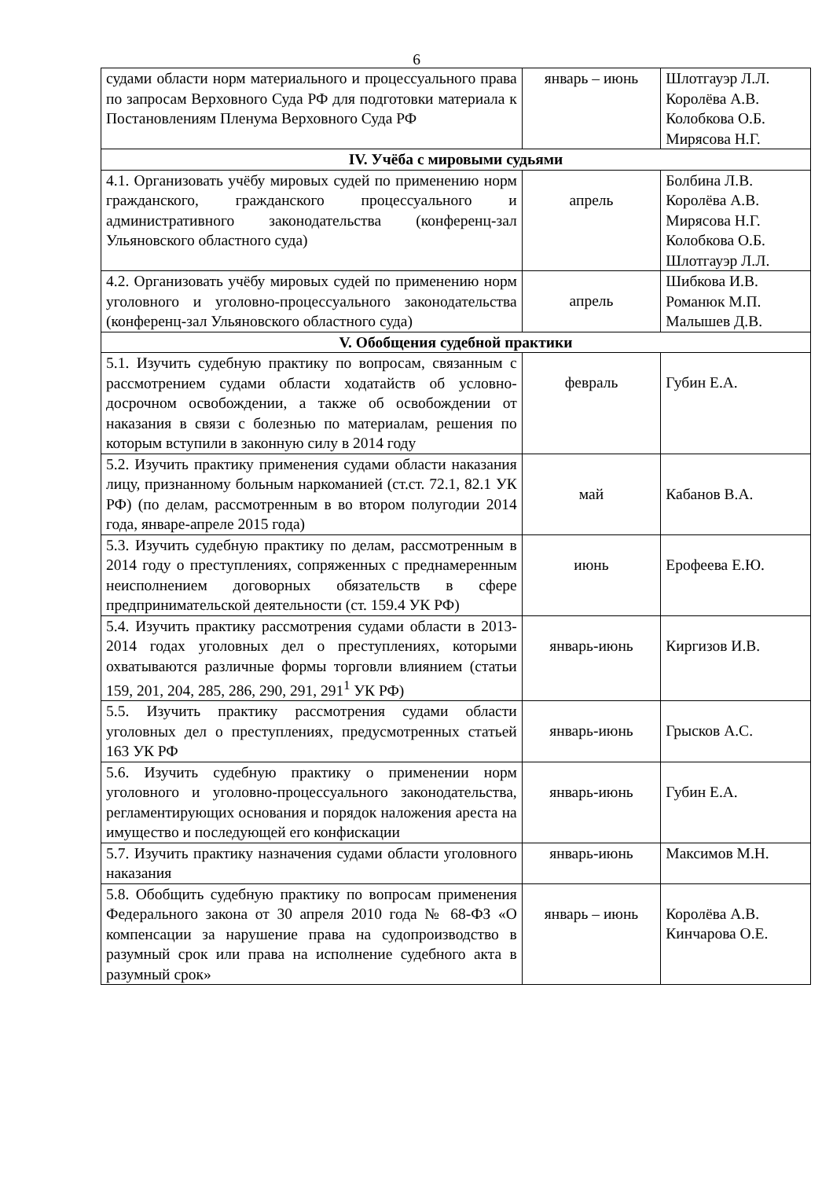6
| судами области норм материального и процессуального права по запросам Верховного Суда РФ для подготовки материала к Постановлениям Пленума Верховного Суда РФ | январь – июнь | Шлотгауэр Л.Л. Королёва А.В. Колобкова О.Б. Мирясова Н.Г. |
| IV. Учёба с мировыми судьями | | |
| 4.1. Организовать учёбу мировых судей по применению норм гражданского, гражданского процессуального и административного законодательства (конференц-зал Ульяновского областного суда) | апрель | Болбина Л.В. Королёва А.В. Мирясова Н.Г. Колобкова О.Б. Шлотгауэр Л.Л. |
| 4.2. Организовать учёбу мировых судей по применению норм уголовного и уголовно-процессуального законодательства (конференц-зал Ульяновского областного суда) | апрель | Шибкова И.В. Романюк М.П. Малышев Д.В. |
| V. Обобщения судебной практики | | |
| 5.1. Изучить судебную практику по вопросам, связанным с рассмотрением судами области ходатайств об условно-досрочном освобождении, а также об освобождении от наказания в связи с болезнью по материалам, решения по которым вступили в законную силу в 2014 году | февраль | Губин Е.А. |
| 5.2. Изучить практику применения судами области наказания лицу, признанному больным наркоманией (ст.ст. 72.1, 82.1 УК РФ) (по делам, рассмотренным в во втором полугодии 2014 года, январе-апреле 2015 года) | май | Кабанов В.А. |
| 5.3. Изучить судебную практику по делам, рассмотренным в 2014 году о преступлениях, сопряженных с преднамеренным неисполнением договорных обязательств в сфере предпринимательской деятельности (ст. 159.4 УК РФ) | июнь | Ерофеева Е.Ю. |
| 5.4. Изучить практику рассмотрения судами области в 2013-2014 годах уголовных дел о преступлениях, которыми охватываются различные формы торговли влиянием (статьи 159, 201, 204, 285, 286, 290, 291, 291<sup>1</sup> УК РФ) | январь-июнь | Киргизов И.В. |
| 5.5. Изучить практику рассмотрения судами области уголовных дел о преступлениях, предусмотренных статьей 163 УК РФ | январь-июнь | Грысков А.С. |
| 5.6. Изучить судебную практику о применении норм уголовного и уголовно-процессуального законодательства, регламентирующих основания и порядок наложения ареста на имущество и последующей его конфискации | январь-июнь | Губин Е.А. |
| 5.7. Изучить практику назначения судами области уголовного наказания | январь-июнь | Максимов М.Н. |
| 5.8. Обобщить судебную практику по вопросам применения Федерального закона от 30 апреля 2010 года № 68-ФЗ «О компенсации за нарушение права на судопроизводство в разумный срок или права на исполнение судебного акта в разумный срок» | январь – июнь | Королёва А.В. Кинчарова О.Е. |